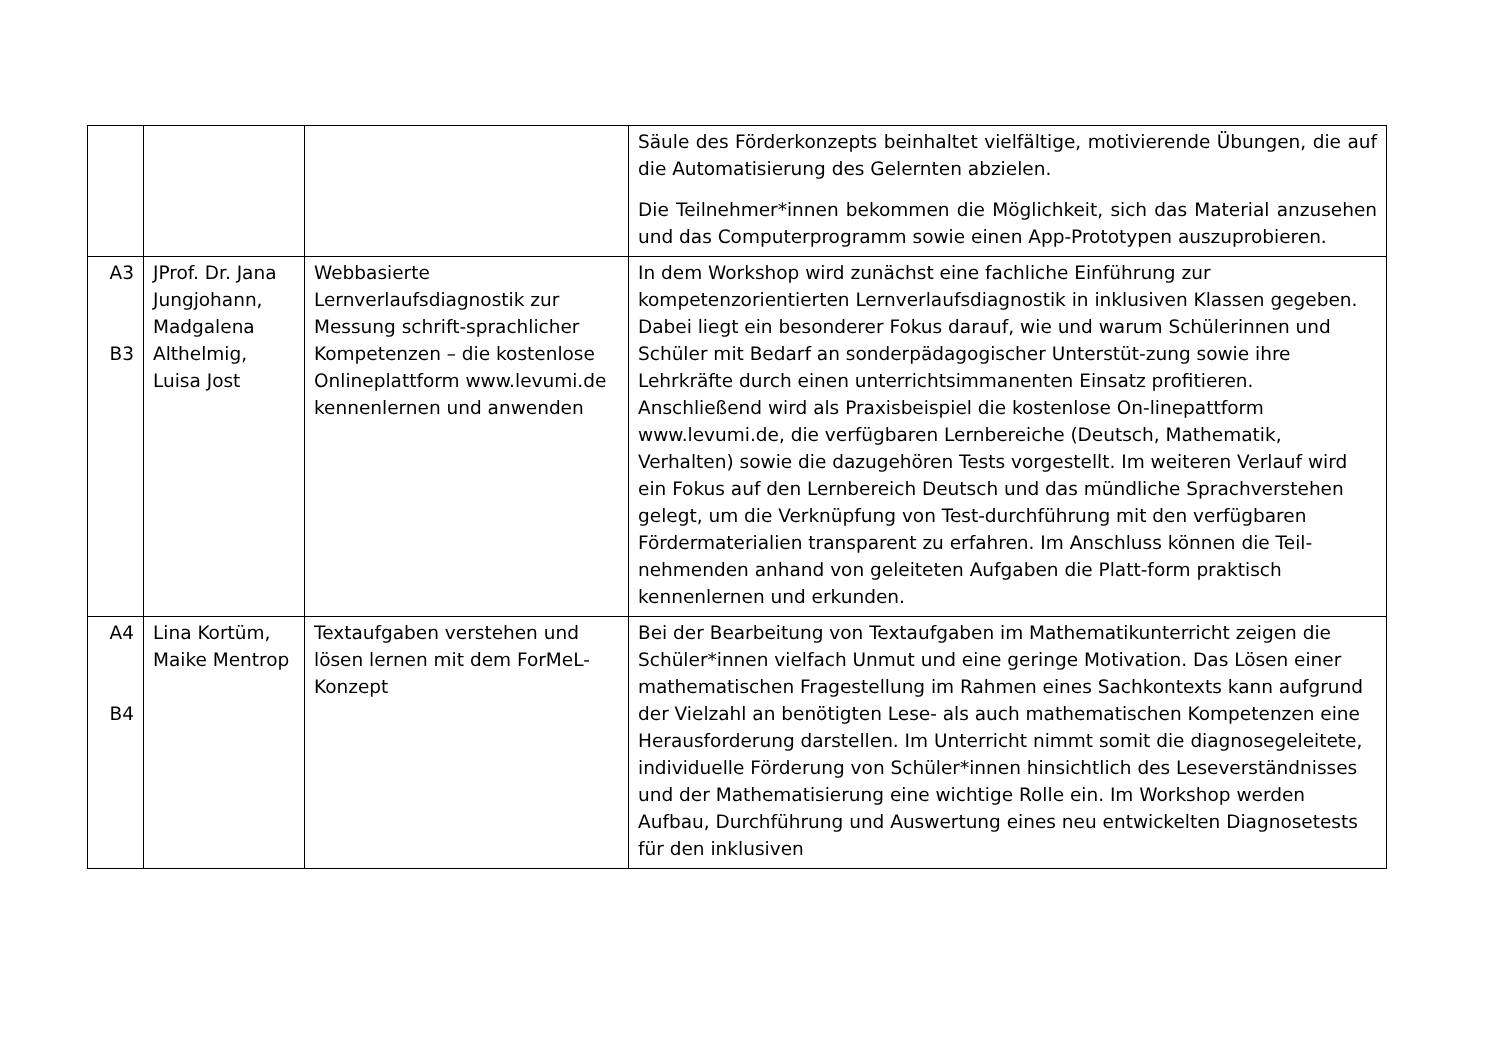| | | | Säule des Förderkonzepts beinhaltet vielfältige, motivierende Übungen, die auf die Automatisierung des Gelernten abzielen. Die Teilnehmer*innen bekommen die Möglichkeit, sich das Material anzusehen und das Computerprogramm sowie einen App-Prototypen auszuprobieren. |
| A3 B3 | JProf. Dr. Jana Jungjohann, Madgalena Althelmig, Luisa Jost | Webbasierte Lernverlaufsdiagnostik zur Messung schrift-sprachlicher Kompetenzen – die kostenlose Onlineplattform www.levumi.de kennenlernen und anwenden | In dem Workshop wird zunächst eine fachliche Einführung zur kompetenzorientierten Lernverlaufsdiagnostik in inklusiven Klassen gegeben. Dabei liegt ein besonderer Fokus darauf, wie und warum Schülerinnen und Schüler mit Bedarf an sonderpädagogischer Unterstüt-zung sowie ihre Lehrkräfte durch einen unterrichtsimmanenten Einsatz profitieren. Anschließend wird als Praxisbeispiel die kostenlose On-linepattform www.levumi.de, die verfügbaren Lernbereiche (Deutsch, Mathematik, Verhalten) sowie die dazugehören Tests vorgestellt. Im weiteren Verlauf wird ein Fokus auf den Lernbereich Deutsch und das mündliche Sprachverstehen gelegt, um die Verknüpfung von Test-durchführung mit den verfügbaren Fördermaterialien transparent zu erfahren. Im Anschluss können die Teil-nehmenden anhand von geleiteten Aufgaben die Platt-form praktisch kennenlernen und erkunden. |
| A4 B4 | Lina Kortüm, Maike Mentrop | Textaufgaben verstehen und lösen lernen mit dem ForMeL-Konzept | Bei der Bearbeitung von Textaufgaben im Mathematikunterricht zeigen die Schüler*innen vielfach Unmut und eine geringe Motivation. Das Lösen einer mathematischen Fragestellung im Rahmen eines Sachkontexts kann aufgrund der Vielzahl an benötigten Lese- als auch mathematischen Kompetenzen eine Herausforderung darstellen. Im Unterricht nimmt somit die diagnosegeleitete, individuelle Förderung von Schüler*innen hinsichtlich des Leseverständnisses und der Mathematisierung eine wichtige Rolle ein. Im Workshop werden Aufbau, Durchführung und Auswertung eines neu entwickelten Diagnosetests für den inklusiven |